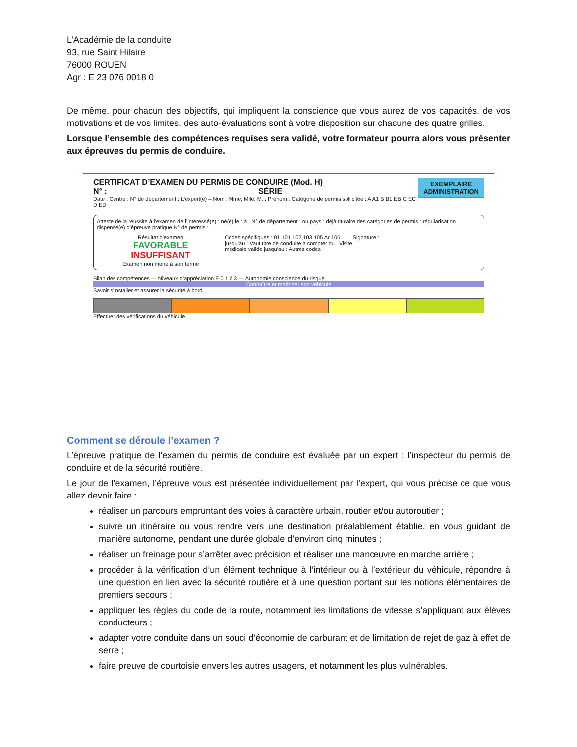L’Académie de la conduite
93, rue Saint Hilaire
76000 ROUEN
Agr : E 23 076 0018 0
De même, pour chacun des objectifs, qui impliquent la conscience que vous aurez de vos capacités, de vos motivations et de vos limites, des auto-évaluations sont à votre disposition sur chacune des quatre grilles.
Lorsque l’ensemble des compétences requises sera validé, votre formateur pourra alors vous présenter aux épreuves du permis de conduire.
EXEMPLAIRE
ADMINISTRATION
CERTIFICAT D’EXAMEN DU PERMIS DE CONDUIRE (Mod. H)
N° : SÉRIE
Date : Centre : N° de département : L’expert(e) – Nom : Mme, Mlle, M. : Prénom : Catégorie de permis sollicitée : A A1 B B1 EB C EC D ED
Atteste de la réussite à l’examen de l’intéressé(e) : né(e) le : à : N° de département : ou pays : déjà titulaire des catégories de permis : régularisation dispensé(e) d’épreuve pratique N° de permis :
Résultat d’examen
FAVORABLE
INSUFFISANT
Examen non mené à son terme
Codes spécifiques : 01 101 102 103 105 Ar 106 jusqu’au : Vaut titre de conduite à compter du : Visite médicale valide jusqu’au : Autres codes :
Signature :
Bilan des compétences — Niveaux d’appréciation E 0 1 2 3 — Autonomie conscience du risque
Connaître et maîtriser son véhicule
Savoir s’installer et assurer la sécurité à bord
Effectuer des vérifications du véhicule
Comment se déroule l’examen ?
L’épreuve pratique de l’examen du permis de conduire est évaluée par un expert : l’inspecteur du permis de conduire et de la sécurité routière.
Le jour de l’examen, l’épreuve vous est présentée individuellement par l’expert, qui vous précise ce que vous allez devoir faire :
réaliser un parcours empruntant des voies à caractère urbain, routier et/ou autoroutier ;
suivre un itinéraire ou vous rendre vers une destination préalablement établie, en vous guidant de manière autonome, pendant une durée globale d’environ cinq minutes ;
réaliser un freinage pour s’arrêter avec précision et réaliser une manœuvre en marche arrière ;
procéder à la vérification d’un élément technique à l’intérieur ou à l’extérieur du véhicule, répondre à une question en lien avec la sécurité routière et à une question portant sur les notions élémentaires de premiers secours ;
appliquer les règles du code de la route, notamment les limitations de vitesse s’appliquant aux élèves conducteurs ;
adapter votre conduite dans un souci d’économie de carburant et de limitation de rejet de gaz à effet de serre ;
faire preuve de courtoisie envers les autres usagers, et notamment les plus vulnérables.